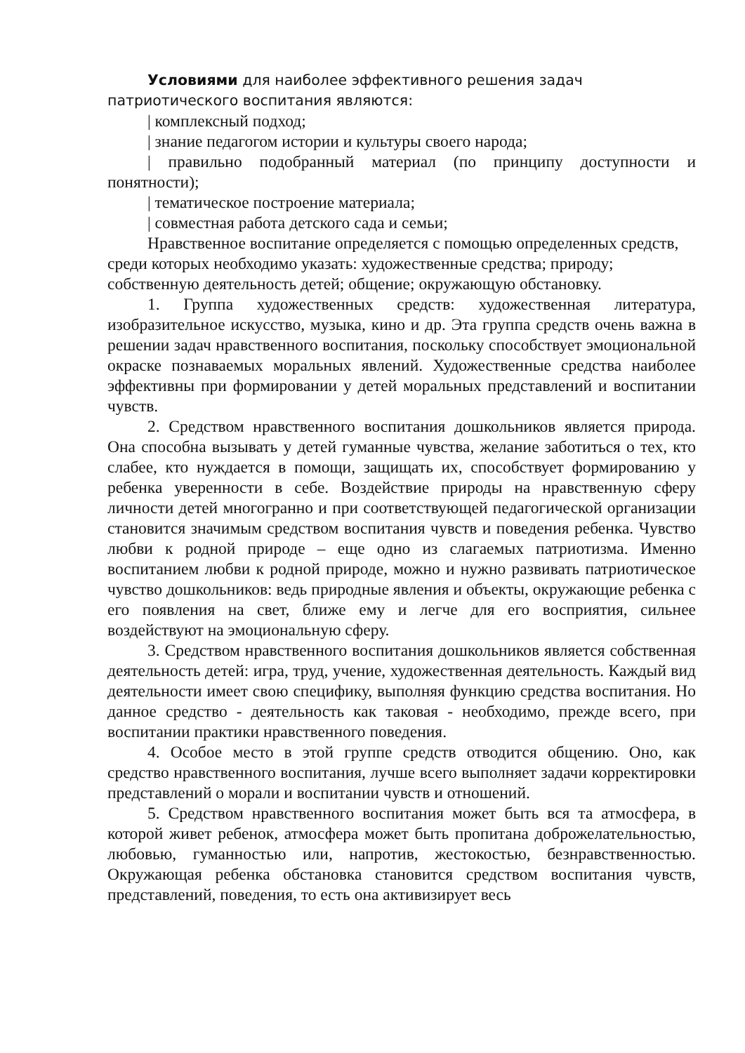Условиями для наиболее эффективного решения задач патриотического воспитания являются:
| комплексный подход;
| знание педагогом истории и культуры своего народа;
| правильно подобранный материал (по принципу доступности и понятности);
| тематическое построение материала;
| совместная работа детского сада и семьи;
Нравственное воспитание определяется с помощью определенных средств, среди которых необходимо указать: художественные средства; природу; собственную деятельность детей; общение; окружающую обстановку.
1. Группа художественных средств: художественная литература, изобразительное искусство, музыка, кино и др. Эта группа средств очень важна в решении задач нравственного воспитания, поскольку способствует эмоциональной окраске познаваемых моральных явлений. Художественные средства наиболее эффективны при формировании у детей моральных представлений и воспитании чувств.
2. Средством нравственного воспитания дошкольников является природа. Она способна вызывать у детей гуманные чувства, желание заботиться о тех, кто слабее, кто нуждается в помощи, защищать их, способствует формированию у ребенка уверенности в себе. Воздействие природы на нравственную сферу личности детей многогранно и при соответствующей педагогической организации становится значимым средством воспитания чувств и поведения ребенка. Чувство любви к родной природе – еще одно из слагаемых патриотизма. Именно воспитанием любви к родной природе, можно и нужно развивать патриотическое чувство дошкольников: ведь природные явления и объекты, окружающие ребенка с его появления на свет, ближе ему и легче для его восприятия, сильнее воздействуют на эмоциональную сферу.
3. Средством нравственного воспитания дошкольников является собственная деятельность детей: игра, труд, учение, художественная деятельность. Каждый вид деятельности имеет свою специфику, выполняя функцию средства воспитания. Но данное средство - деятельность как таковая - необходимо, прежде всего, при воспитании практики нравственного поведения.
4. Особое место в этой группе средств отводится общению. Оно, как средство нравственного воспитания, лучше всего выполняет задачи корректировки представлений о морали и воспитании чувств и отношений.
5. Средством нравственного воспитания может быть вся та атмосфера, в которой живет ребенок, атмосфера может быть пропитана доброжелательностью, любовью, гуманностью или, напротив, жестокостью, безнравственностью. Окружающая ребенка обстановка становится средством воспитания чувств, представлений, поведения, то есть она активизирует весь